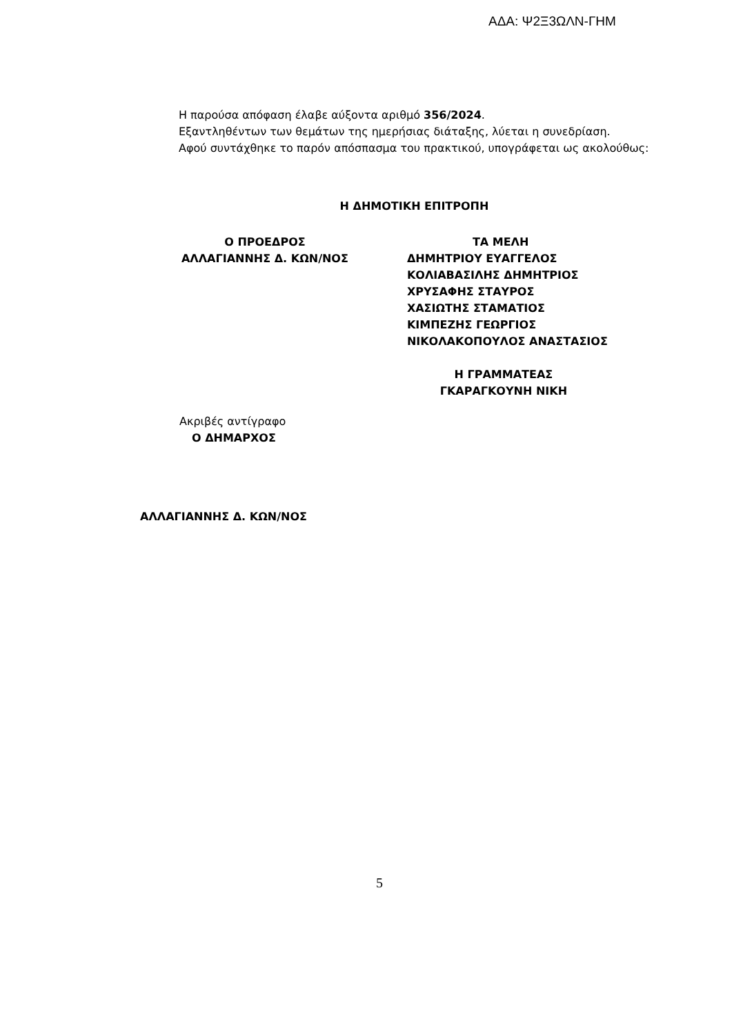ΑΔΑ: Ψ2Ξ3ΩΛΝ-ΓΗΜ
Η παρούσα απόφαση έλαβε αύξοντα αριθμό 356/2024.
Εξαντληθέντων των θεμάτων της ημερήσιας διάταξης, λύεται η συνεδρίαση.
Αφού συντάχθηκε το παρόν απόσπασμα του πρακτικού, υπογράφεται ως ακολούθως:
Η ΔΗΜΟΤΙΚΗ ΕΠΙΤΡΟΠΗ
Ο ΠΡΟΕΔΡΟΣ
ΑΛΛΑΓΙΑΝΝΗΣ Δ. ΚΩΝ/ΝΟΣ
ΤΑ ΜΕΛΗ
ΔΗΜΗΤΡΙΟΥ ΕΥΑΓΓΕΛΟΣ
ΚΟΛΙΑΒΑΣΙΛΗΣ ΔΗΜΗΤΡΙΟΣ
ΧΡΥΣΑΦΗΣ ΣΤΑΥΡΟΣ
ΧΑΣΙΩΤΗΣ ΣΤΑΜΑΤΙΟΣ
ΚΙΜΠΕΖΗΣ ΓΕΩΡΓΙΟΣ
ΝΙΚΟΛΑΚΟΠΟΥΛΟΣ ΑΝΑΣΤΑΣΙΟΣ
Η ΓΡΑΜΜΑΤΕΑΣ
ΓΚΑΡΑΓΚΟΥΝΗ ΝΙΚΗ
Ακριβές αντίγραφο
Ο ΔΗΜΑΡΧΟΣ
ΑΛΛΑΓΙΑΝΝΗΣ Δ. ΚΩΝ/ΝΟΣ
5